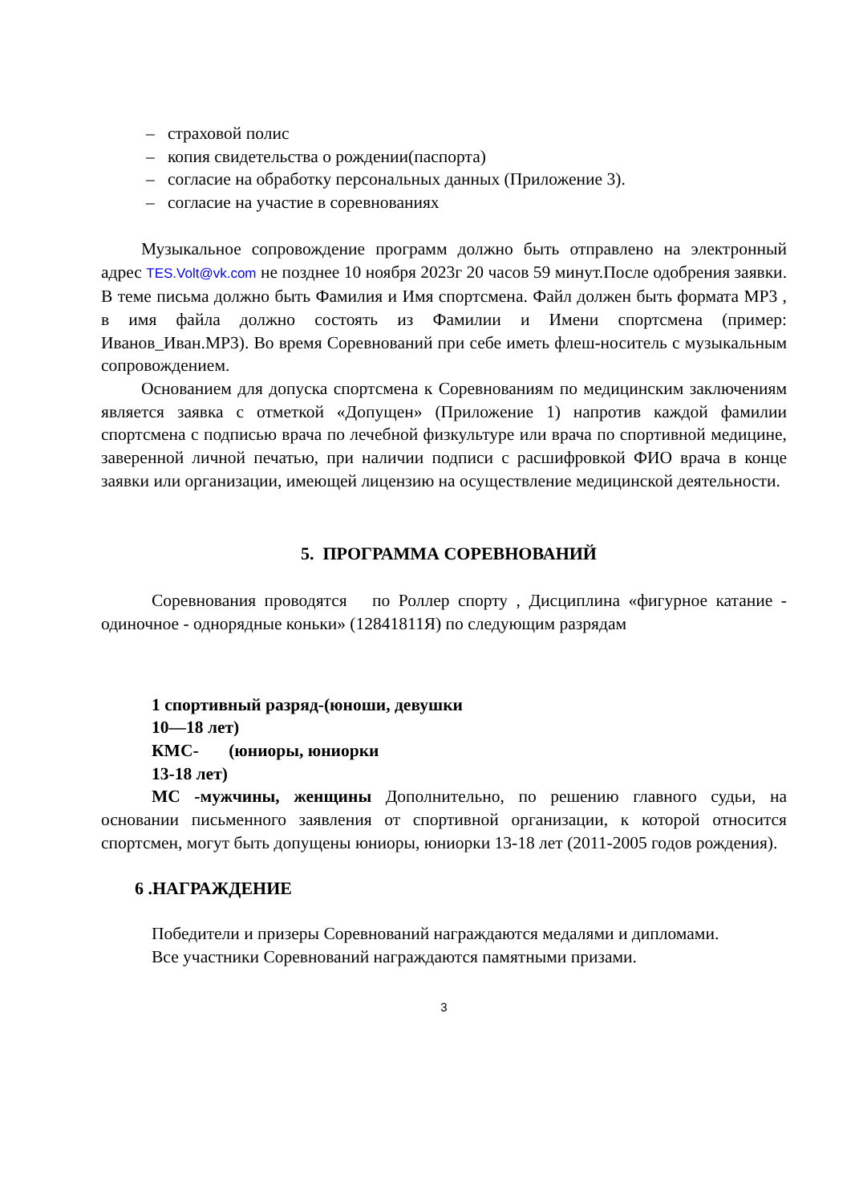– страховой полис
– копия свидетельства о рождении(паспорта)
– согласие на обработку персональных данных (Приложение 3).
– согласие на участие в соревнованиях
Музыкальное сопровождение программ должно быть отправлено на электронный адрес TES.Volt@vk.com не позднее 10 ноября 2023г 20 часов 59 минут.После одобрения заявки. В теме письма должно быть Фамилия и Имя спортсмена. Файл должен быть формата MP3 , в имя файла должно состоять из Фамилии и Имени спортсмена (пример: Иванов_Иван.MP3). Во время Соревнований при себе иметь флеш-носитель с музыкальным сопровождением.
Основанием для допуска спортсмена к Соревнованиям по медицинским заключениям является заявка с отметкой «Допущен» (Приложение 1) напротив каждой фамилии спортсмена с подписью врача по лечебной физкультуре или врача по спортивной медицине, заверенной личной печатью, при наличии подписи с расшифровкой ФИО врача в конце заявки или организации, имеющей лицензию на осуществление медицинской деятельности.
5. ПРОГРАММА СОРЕВНОВАНИЙ
Соревнования проводятся по Роллер спорту , Дисциплина «фигурное катание - одиночное - однорядные коньки» (12841811Я) по следующим разрядам
1 спортивный разряд-(юноши, девушки
10—18 лет)
КМС- (юниоры, юниорки
13-18 лет)
МС -мужчины, женщины Дополнительно, по решению главного судьи, на основании письменного заявления от спортивной организации, к которой относится спортсмен, могут быть допущены юниоры, юниорки 13-18 лет (2011-2005 годов рождения).
6 .НАГРАЖДЕНИЕ
Победители и призеры Соревнований награждаются медалями и дипломами.
Все участники Соревнований награждаются памятными призами.
3